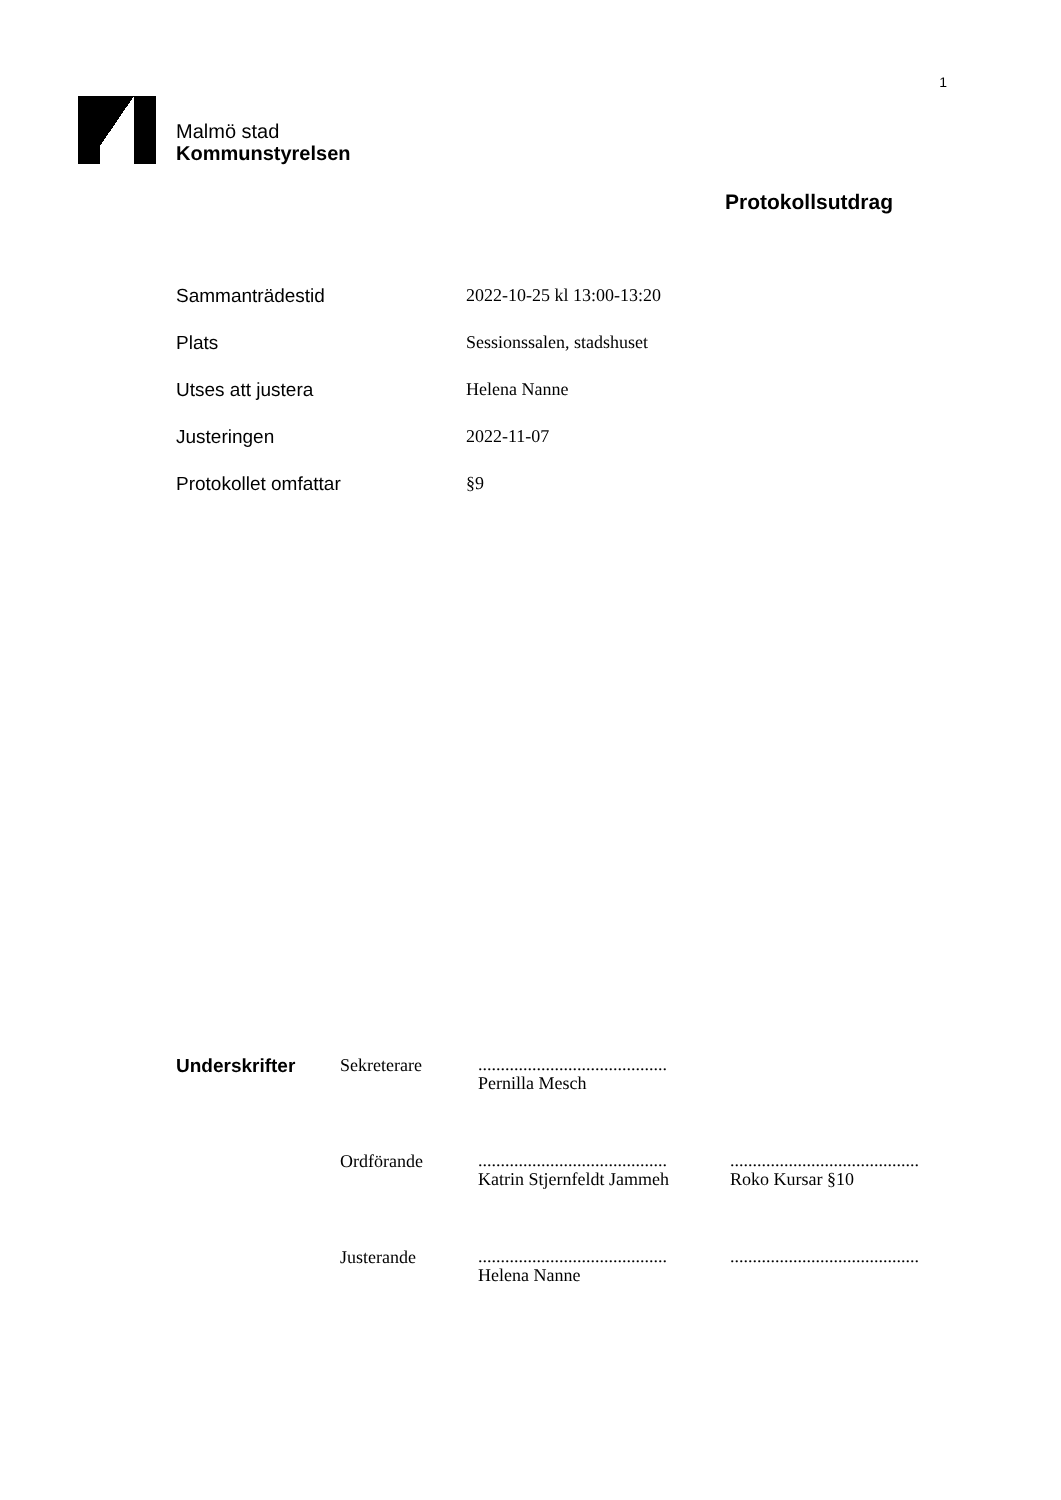1
Malmö stad
Kommunstyrelsen
Protokollsutdrag
| Sammanträdestid | 2022-10-25 kl 13:00-13:20 |
| Plats | Sessionssalen, stadshuset |
| Utses att justera | Helena Nanne |
| Justeringen | 2022-11-07 |
| Protokollet omfattar | §9 |
| Underskrifter | Sekreterare | .......................................... Pernilla Mesch | |
| | Ordförande | .......................................... Katrin Stjernfeldt Jammeh | .......................................... Roko Kursar §10 |
| | Justerande | .......................................... Helena Nanne | .......................................... |